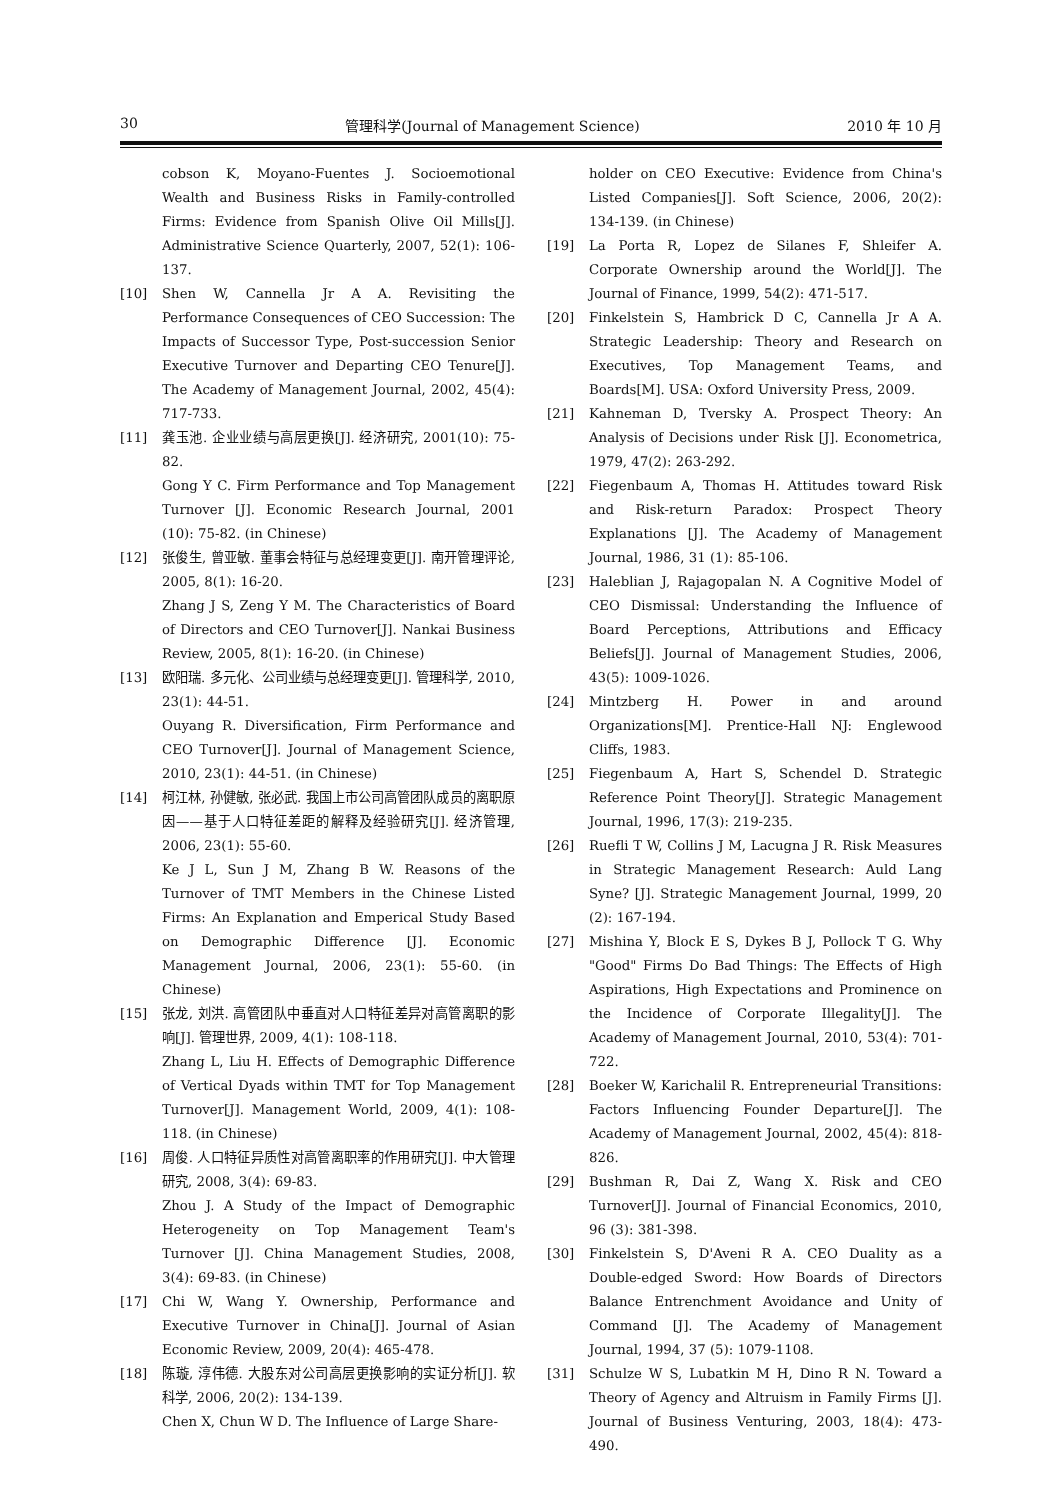30 管理科学(Journal of Management Science) 2010 年 10 月
cobson K, Moyano-Fuentes J. Socioemotional Wealth and Business Risks in Family-controlled Firms: Evidence from Spanish Olive Oil Mills[J]. Administrative Science Quarterly, 2007, 52(1): 106-137.
[10] Shen W, Cannella Jr A A. Revisiting the Performance Consequences of CEO Succession: The Impacts of Successor Type, Post-succession Senior Executive Turnover and Departing CEO Tenure[J]. The Academy of Management Journal, 2002, 45(4): 717-733.
[11] 龚玉池. 企业业绩与高层更换[J]. 经济研究, 2001(10): 75-82.
Gong Y C. Firm Performance and Top Management Turnover [J]. Economic Research Journal, 2001 (10): 75-82. (in Chinese)
[12] 张俊生, 曾亚敏. 董事会特征与总经理变更[J]. 南开管理评论, 2005, 8(1): 16-20.
Zhang J S, Zeng Y M. The Characteristics of Board of Directors and CEO Turnover[J]. Nankai Business Review, 2005, 8(1): 16-20. (in Chinese)
[13] 欧阳瑞. 多元化、公司业绩与总经理变更[J]. 管理科学, 2010, 23(1): 44-51.
Ouyang R. Diversification, Firm Performance and CEO Turnover[J]. Journal of Management Science, 2010, 23(1): 44-51. (in Chinese)
[14] 柯江林, 孙健敏, 张必武. 我国上市公司高管团队成员的离职原因——基于人口特征差距的解释及经验研究[J]. 经济管理, 2006, 23(1): 55-60.
Ke J L, Sun J M, Zhang B W. Reasons of the Turnover of TMT Members in the Chinese Listed Firms: An Explanation and Emperical Study Based on Demographic Difference [J]. Economic Management Journal, 2006, 23(1): 55-60. (in Chinese)
[15] 张龙, 刘洪. 高管团队中垂直对人口特征差异对高管离职的影响[J]. 管理世界, 2009, 4(1): 108-118.
Zhang L, Liu H. Effects of Demographic Difference of Vertical Dyads within TMT for Top Management Turnover[J]. Management World, 2009, 4(1): 108-118. (in Chinese)
[16] 周俊. 人口特征异质性对高管离职率的作用研究[J]. 中大管理研究, 2008, 3(4): 69-83.
Zhou J. A Study of the Impact of Demographic Heterogeneity on Top Management Team's Turnover [J]. China Management Studies, 2008, 3(4): 69-83. (in Chinese)
[17] Chi W, Wang Y. Ownership, Performance and Executive Turnover in China[J]. Journal of Asian Economic Review, 2009, 20(4): 465-478.
[18] 陈璇, 淳伟德. 大股东对公司高层更换影响的实证分析[J]. 软科学, 2006, 20(2): 134-139.
Chen X, Chun W D. The Influence of Large Share-
holder on CEO Executive: Evidence from China's Listed Companies[J]. Soft Science, 2006, 20(2): 134-139. (in Chinese)
[19] La Porta R, Lopez de Silanes F, Shleifer A. Corporate Ownership around the World[J]. The Journal of Finance, 1999, 54(2): 471-517.
[20] Finkelstein S, Hambrick D C, Cannella Jr A A. Strategic Leadership: Theory and Research on Executives, Top Management Teams, and Boards[M]. USA: Oxford University Press, 2009.
[21] Kahneman D, Tversky A. Prospect Theory: An Analysis of Decisions under Risk [J]. Econometrica, 1979, 47(2): 263-292.
[22] Fiegenbaum A, Thomas H. Attitudes toward Risk and Risk-return Paradox: Prospect Theory Explanations [J]. The Academy of Management Journal, 1986, 31 (1): 85-106.
[23] Haleblian J, Rajagopalan N. A Cognitive Model of CEO Dismissal: Understanding the Influence of Board Perceptions, Attributions and Efficacy Beliefs[J]. Journal of Management Studies, 2006, 43(5): 1009-1026.
[24] Mintzberg H. Power in and around Organizations[M]. Prentice-Hall NJ: Englewood Cliffs, 1983.
[25] Fiegenbaum A, Hart S, Schendel D. Strategic Reference Point Theory[J]. Strategic Management Journal, 1996, 17(3): 219-235.
[26] Ruefli T W, Collins J M, Lacugna J R. Risk Measures in Strategic Management Research: Auld Lang Syne? [J]. Strategic Management Journal, 1999, 20 (2): 167-194.
[27] Mishina Y, Block E S, Dykes B J, Pollock T G. Why "Good" Firms Do Bad Things: The Effects of High Aspirations, High Expectations and Prominence on the Incidence of Corporate Illegality[J]. The Academy of Management Journal, 2010, 53(4): 701-722.
[28] Boeker W, Karichalil R. Entrepreneurial Transitions: Factors Influencing Founder Departure[J]. The Academy of Management Journal, 2002, 45(4): 818-826.
[29] Bushman R, Dai Z, Wang X. Risk and CEO Turnover[J]. Journal of Financial Economics, 2010, 96 (3): 381-398.
[30] Finkelstein S, D'Aveni R A. CEO Duality as a Double-edged Sword: How Boards of Directors Balance Entrenchment Avoidance and Unity of Command [J]. The Academy of Management Journal, 1994, 37 (5): 1079-1108.
[31] Schulze W S, Lubatkin M H, Dino R N. Toward a Theory of Agency and Altruism in Family Firms [J]. Journal of Business Venturing, 2003, 18(4): 473-490.